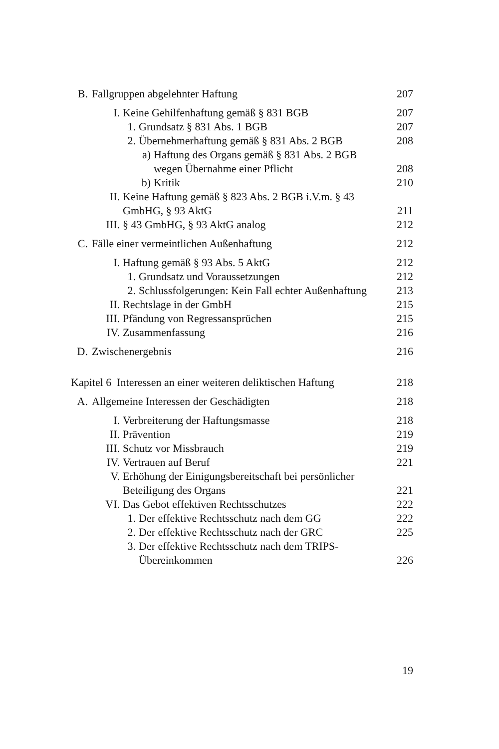B. Fallgruppen abgelehnter Haftung 207
I. Keine Gehilfenhaftung gemäß § 831 BGB 207
1. Grundsatz § 831 Abs. 1 BGB 207
2. Übernehmerhaftung gemäß § 831 Abs. 2 BGB 208
a) Haftung des Organs gemäß § 831 Abs. 2 BGB
wegen Übernahme einer Pflicht
208
b) Kritik 210
II. Keine Haftung gemäß § 823 Abs. 2 BGB i.V.m. § 43
GmbHG, § 93 AktG
211
III. § 43 GmbHG, § 93 AktG analog 212
C. Fälle einer vermeintlichen Außenhaftung 212
I. Haftung gemäß § 93 Abs. 5 AktG 212
1. Grundsatz und Voraussetzungen 212
2. Schlussfolgerungen: Kein Fall echter Außenhaftung 213
II. Rechtslage in der GmbH 215
III. Pfändung von Regressansprüchen 215
IV. Zusammenfassung 216
D. Zwischenergebnis 216
Kapitel 6 Interessen an einer weiteren deliktischen Haftung 218
A. Allgemeine Interessen der Geschädigten 218
I. Verbreiterung der Haftungsmasse 218
II. Prävention 219
III. Schutz vor Missbrauch 219
IV. Vertrauen auf Beruf 221
V. Erhöhung der Einigungsbereitschaft bei persönlicher
Beteiligung des Organs
221
VI. Das Gebot effektiven Rechtsschutzes 222
1. Der effektive Rechtsschutz nach dem GG 222
2. Der effektive Rechtsschutz nach der GRC 225
3. Der effektive Rechtsschutz nach dem TRIPS-
Übereinkommen
226
19